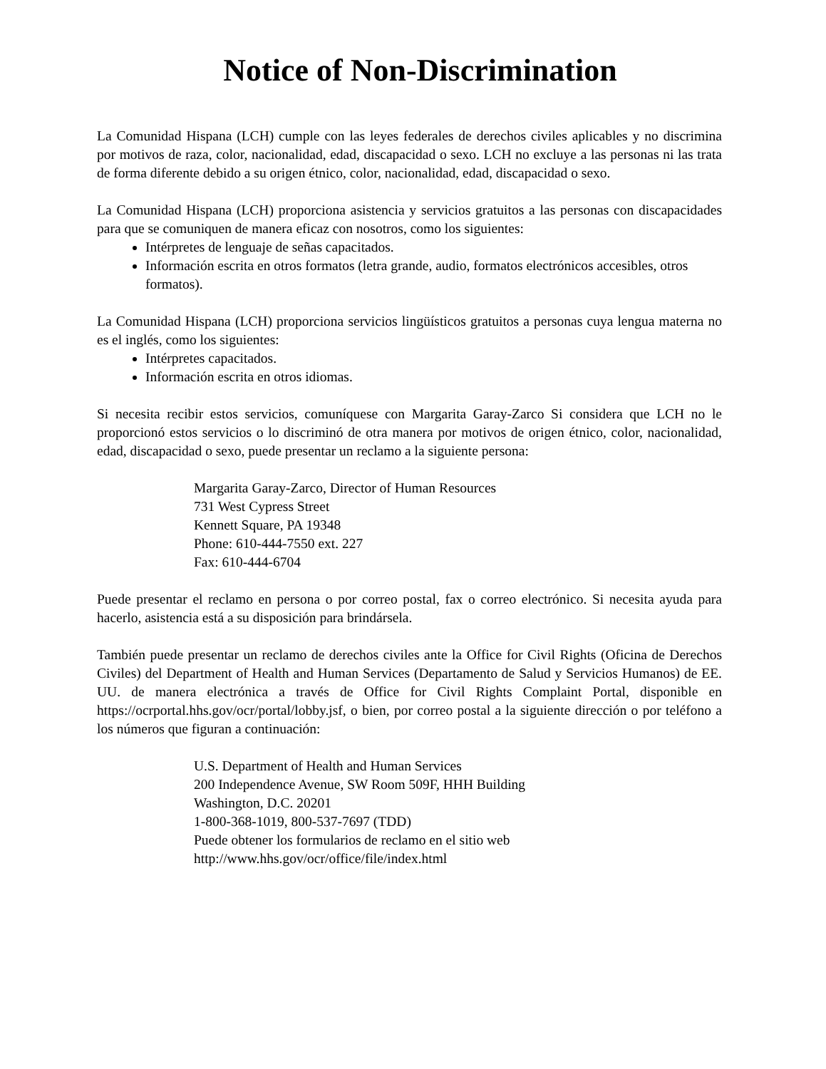Notice of Non-Discrimination
La Comunidad Hispana (LCH) cumple con las leyes federales de derechos civiles aplicables y no discrimina por motivos de raza, color, nacionalidad, edad, discapacidad o sexo. LCH no excluye a las personas ni las trata de forma diferente debido a su origen étnico, color, nacionalidad, edad, discapacidad o sexo.
La Comunidad Hispana (LCH) proporciona asistencia y servicios gratuitos a las personas con discapacidades para que se comuniquen de manera eficaz con nosotros, como los siguientes:
Intérpretes de lenguaje de señas capacitados.
Información escrita en otros formatos (letra grande, audio, formatos electrónicos accesibles, otros formatos).
La Comunidad Hispana (LCH) proporciona servicios lingüísticos gratuitos a personas cuya lengua materna no es el inglés, como los siguientes:
Intérpretes capacitados.
Información escrita en otros idiomas.
Si necesita recibir estos servicios, comuníquese con Margarita Garay-Zarco Si considera que LCH no le proporcionó estos servicios o lo discriminó de otra manera por motivos de origen étnico, color, nacionalidad, edad, discapacidad o sexo, puede presentar un reclamo a la siguiente persona:
Margarita Garay-Zarco, Director of Human Resources
731 West Cypress Street
Kennett Square, PA 19348
Phone: 610-444-7550 ext. 227
Fax: 610-444-6704
Puede presentar el reclamo en persona o por correo postal, fax o correo electrónico. Si necesita ayuda para hacerlo, asistencia está a su disposición para brindársela.
También puede presentar un reclamo de derechos civiles ante la Office for Civil Rights (Oficina de Derechos Civiles) del Department of Health and Human Services (Departamento de Salud y Servicios Humanos) de EE. UU. de manera electrónica a través de Office for Civil Rights Complaint Portal, disponible en https://ocrportal.hhs.gov/ocr/portal/lobby.jsf, o bien, por correo postal a la siguiente dirección o por teléfono a los números que figuran a continuación:
U.S. Department of Health and Human Services
200 Independence Avenue, SW Room 509F, HHH Building
Washington, D.C. 20201
1-800-368-1019, 800-537-7697 (TDD)
Puede obtener los formularios de reclamo en el sitio web
http://www.hhs.gov/ocr/office/file/index.html